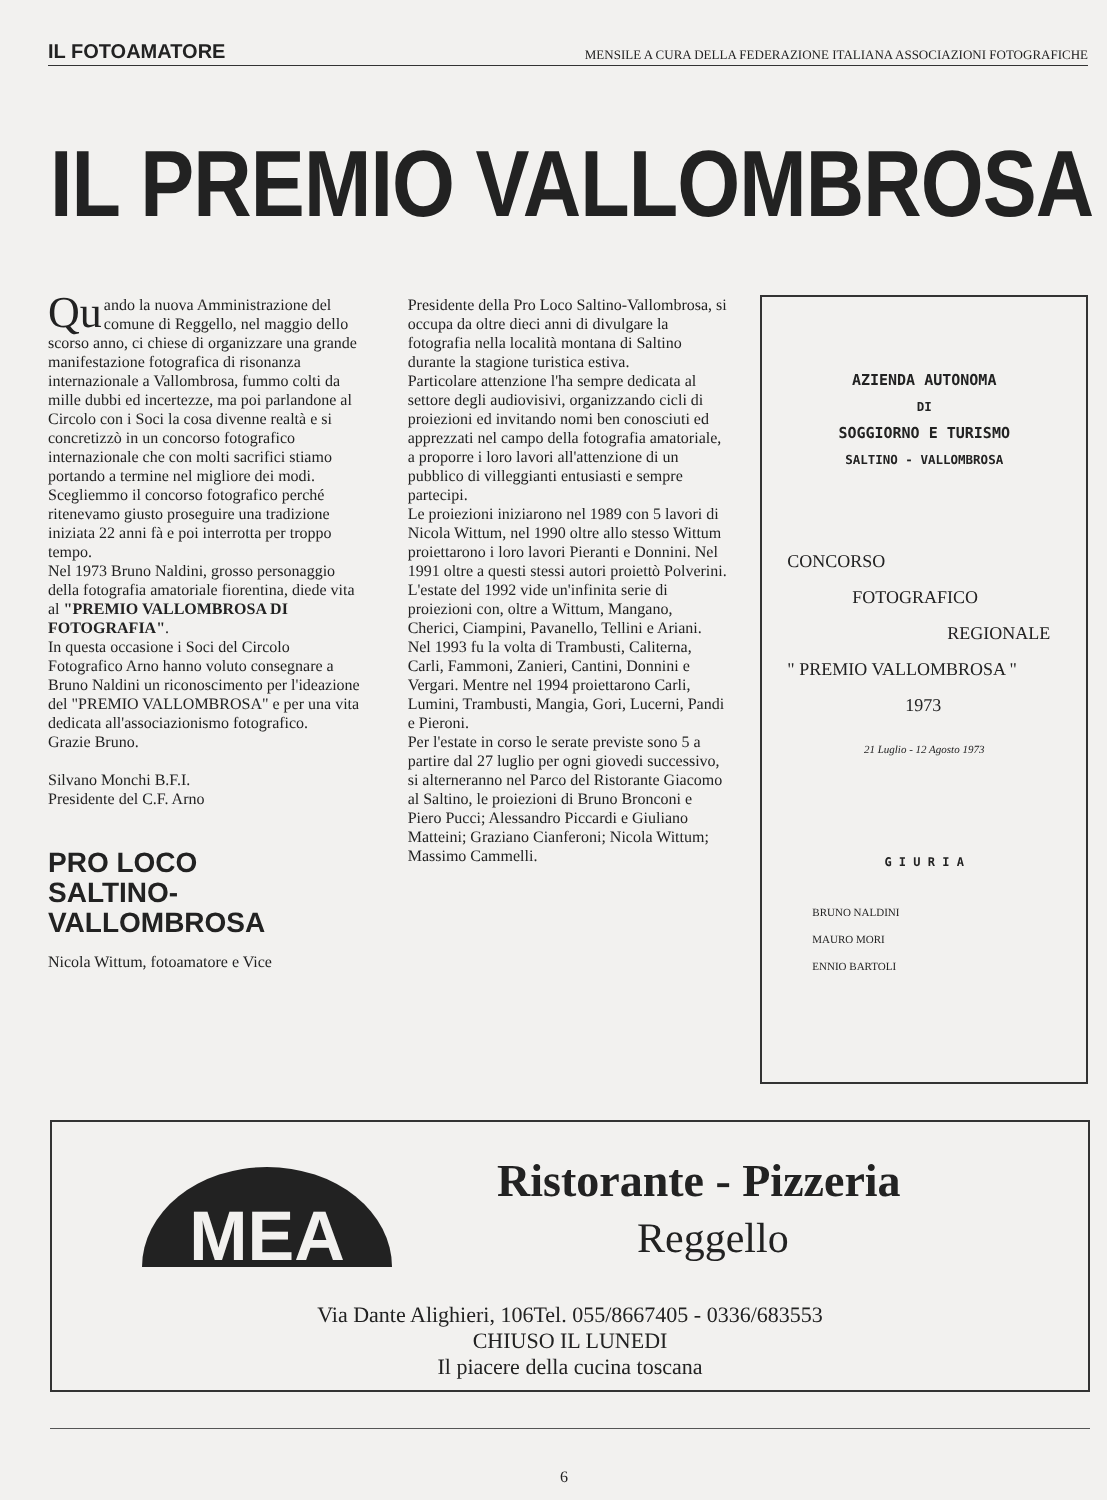IL FOTOAMATORE MENSILE A CURA DELLA FEDERAZIONE ITALIANA ASSOCIAZIONI FOTOGRAFICHE
IL PREMIO VALLOMBROSA
Qu ando la nuova Amministrazione del comune di Reggello, nel maggio dello scorso anno, ci chiese di organizzare una grande manifestazione fotografica di risonanza internazionale a Vallombrosa, fummo colti da mille dubbi ed incertezze, ma poi parlandone al Circolo con i Soci la cosa divenne realtà e si concretizzò in un concorso fotografico internazionale che con molti sacrifici stiamo portando a termine nel migliore dei modi. Scegliemmo il concorso fotografico perché ritenevamo giusto proseguire una tradizione iniziata 22 anni fà e poi interrotta per troppo tempo.
Nel 1973 Bruno Naldini, grosso personaggio della fotografia amatoriale fiorentina, diede vita al "PREMIO VALLOMBROSA DI FOTOGRAFIA".
In questa occasione i Soci del Circolo Fotografico Arno hanno voluto consegnare a Bruno Naldini un riconoscimento per l'ideazione del "PREMIO VALLOMBROSA" e per una vita dedicata all'associazionismo fotografico.
Grazie Bruno.
Silvano Monchi B.F.I.
Presidente del C.F. Arno
PRO LOCO
SALTINO-VALLOMBROSA
Nicola Wittum, fotoamatore e Vice
Presidente della Pro Loco Saltino-Vallombrosa, si occupa da oltre dieci anni di divulgare la fotografia nella località montana di Saltino durante la stagione turistica estiva.
Particolare attenzione l'ha sempre dedicata al settore degli audiovisivi, organizzando cicli di proiezioni ed invitando nomi ben conosciuti ed apprezzati nel campo della fotografia amatoriale, a proporre i loro lavori all'attenzione di un pubblico di villeggianti entusiasti e sempre partecipi.
Le proiezioni iniziarono nel 1989 con 5 lavori di Nicola Wittum, nel 1990 oltre allo stesso Wittum proiettarono i loro lavori Pieranti e Donnini. Nel 1991 oltre a questi stessi autori proiettò Polverini. L'estate del 1992 vide un'infinita serie di proiezioni con, oltre a Wittum, Mangano, Cherici, Ciampini, Pavanello, Tellini e Ariani. Nel 1993 fu la volta di Trambusti, Caliterna, Carli, Fammoni, Zanieri, Cantini, Donnini e Vergari. Mentre nel 1994 proiettarono Carli, Lumini, Trambusti, Mangia, Gori, Lucerni, Pandi e Pieroni.
Per l'estate in corso le serate previste sono 5 a partire dal 27 luglio per ogni giovedi successivo, si alterneranno nel Parco del Ristorante Giacomo al Saltino, le proiezioni di Bruno Bronconi e Piero Pucci; Alessandro Piccardi e Giuliano Matteini; Graziano Cianferoni; Nicola Wittum; Massimo Cammelli.
AZIENDA AUTONOMA
DI
SOGGIORNO E TURISMO
SALTINO - VALLOMBROSA
CONCORSO
FOTOGRAFICO
REGIONALE
" PREMIO VALLOMBROSA "
1973
21 Luglio - 12 Agosto 1973
G I U R I A
BRUNO NALDINI
MAURO MORI
ENNIO BARTOLI
MEA
Ristorante - Pizzeria
Reggello
Via Dante Alighieri, 106Tel. 055/8667405 - 0336/683553
CHIUSO IL LUNEDI
Il piacere della cucina toscana
6